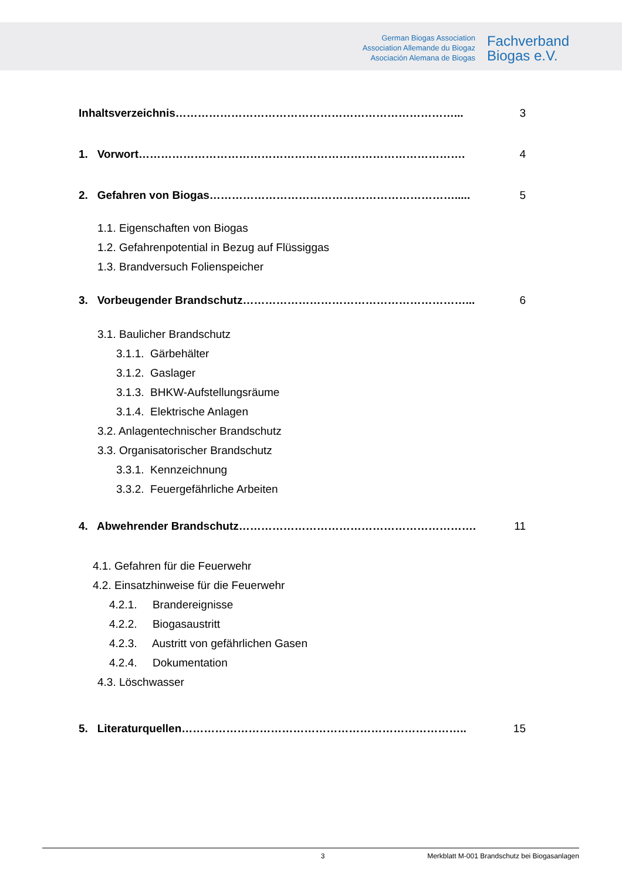German Biogas Association
Association Allemande du Biogaz
Asociación Alemana de Biogas
Fachverband
Biogas e.V.
Inhaltsverzeichnis…………………………………………………………………... 3
1. Vorwort……………………………………………………………………………. 4
2. Gefahren von Biogas…………………………………………………………..... 5
1.1. Eigenschaften von Biogas
1.2. Gefahrenpotential in Bezug auf Flüssiggas
1.3. Brandversuch Folienspeicher
3. Vorbeugender Brandschutz……………………………………………………... 6
3.1. Baulicher Brandschutz
3.1.1. Gärbehälter
3.1.2. Gaslager
3.1.3. BHKW-Aufstellungsräume
3.1.4. Elektrische Anlagen
3.2. Anlagentechnischer Brandschutz
3.3. Organisatorischer Brandschutz
3.3.1. Kennzeichnung
3.3.2. Feuergefährliche Arbeiten
4. Abwehrender Brandschutz………………………………………………………. 11
4.1. Gefahren für die Feuerwehr
4.2. Einsatzhinweise für die Feuerwehr
4.2.1. Brandereignisse
4.2.2. Biogasaustritt
4.2.3. Austritt von gefährlichen Gasen
4.2.4. Dokumentation
4.3. Löschwasser
5. Literaturquellen………………………………………………………………….. 15
3 Merkblatt M-001 Brandschutz bei Biogasanlagen